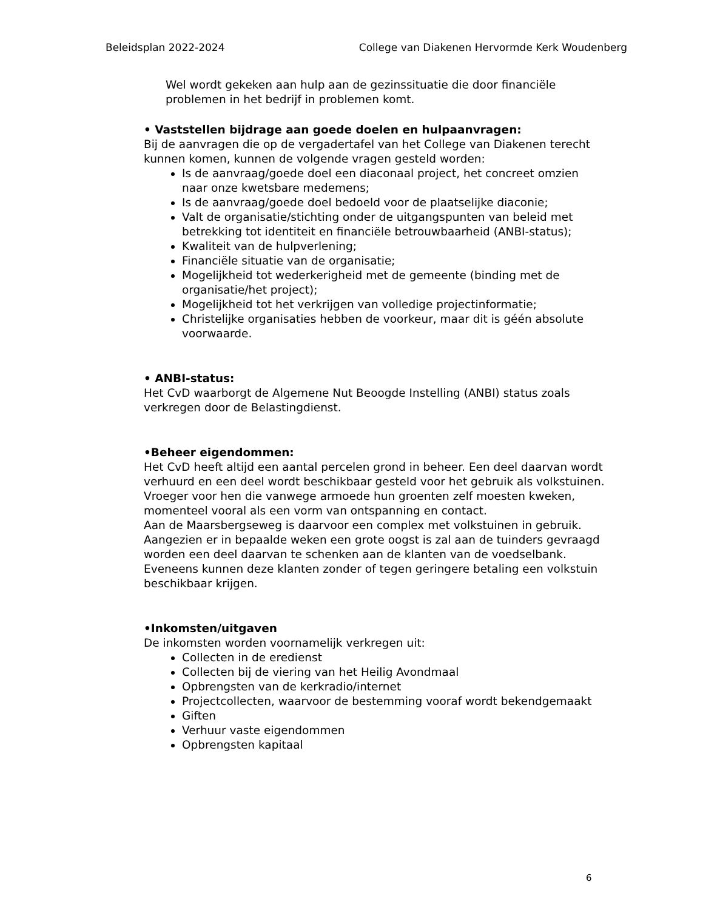Beleidsplan 2022-2024 College van Diakenen Hervormde Kerk Woudenberg
Wel wordt gekeken aan hulp aan de gezinssituatie die door financiële problemen in het bedrijf in problemen komt.
• Vaststellen bijdrage aan goede doelen en hulpaanvragen:
Bij de aanvragen die op de vergadertafel van het College van Diakenen terecht kunnen komen, kunnen de volgende vragen gesteld worden:
Is de aanvraag/goede doel een diaconaal project, het concreet omzien naar onze kwetsbare medemens;
Is de aanvraag/goede doel bedoeld voor de plaatselijke diaconie;
Valt de organisatie/stichting onder de uitgangspunten van beleid met betrekking tot identiteit en financiële betrouwbaarheid (ANBI-status);
Kwaliteit van de hulpverlening;
Financiële situatie van de organisatie;
Mogelijkheid tot wederkerigheid met de gemeente (binding met de organisatie/het project);
Mogelijkheid tot het verkrijgen van volledige projectinformatie;
Christelijke organisaties hebben de voorkeur, maar dit is géén absolute voorwaarde.
• ANBI-status:
Het CvD waarborgt de Algemene Nut Beoogde Instelling (ANBI) status zoals verkregen door de Belastingdienst.
•Beheer eigendommen:
Het CvD heeft altijd een aantal percelen grond in beheer. Een deel daarvan wordt verhuurd en een deel wordt beschikbaar gesteld voor het gebruik als volkstuinen.
Vroeger voor hen die vanwege armoede hun groenten zelf moesten kweken, momenteel vooral als een vorm van ontspanning en contact.
Aan de Maarsbergseweg is daarvoor een complex met volkstuinen in gebruik. Aangezien er in bepaalde weken een grote oogst is zal aan de tuinders gevraagd worden een deel daarvan te schenken aan de klanten van de voedselbank.
Eveneens kunnen deze klanten zonder of tegen geringere betaling een volkstuin beschikbaar krijgen.
•Inkomsten/uitgaven
De inkomsten worden voornamelijk verkregen uit:
Collecten in de eredienst
Collecten bij de viering van het Heilig Avondmaal
Opbrengsten van de kerkradio/internet
Projectcollecten, waarvoor de bestemming vooraf wordt bekendgemaakt
Giften
Verhuur vaste eigendommen
Opbrengsten kapitaal
6